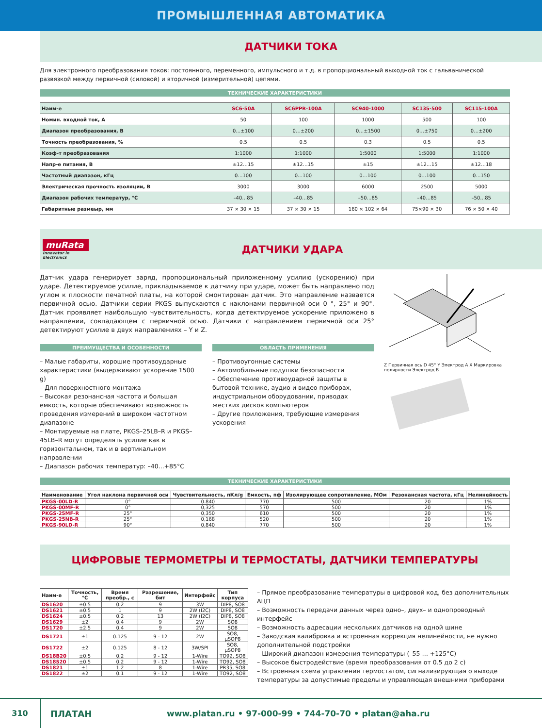ПРОМЫШЛЕННАЯ АВТОМАТИКА
ДАТЧИКИ ТОКА
Для электронного преобразования токов: постоянного, переменного, импульсного и т.д. в пропорциональный выходной ток с гальванической развязкой между первичной (силовой) и вторичной (измерительной) цепями.
ТЕХНИЧЕСКИЕ ХАРАКТЕРИСТИКИ
| Наим-е | SC6-50A | SC6PPR-100A | SC940-1000 | SC135-500 | SC115-100A |
| --- | --- | --- | --- | --- | --- |
| Номин. входной ток, А | 50 | 100 | 1000 | 500 | 100 |
| Диапазон преобразования, В | 0…±100 | 0…±200 | 0…±1500 | 0…±750 | 0…±200 |
| Точность преобразования, % | 0.5 | 0.5 | 0.3 | 0.5 | 0.5 |
| Коэф-т преобразования | 1:1000 | 1:1000 | 1:5000 | 1:5000 | 1:1000 |
| Напр-е питания, В | ±12…15 | ±12…15 | ±15 | ±12…15 | ±12…18 |
| Частотный диапазон, кГц | 0…100 | 0…100 | 0…100 | 0…100 | 0…150 |
| Электрическая прочность изоляции, В | 3000 | 3000 | 6000 | 2500 | 5000 |
| Диапазон рабочих температур, °С | –40…85 | –40…85 | –50…85 | –40…85 | –50…85 |
| Габаритные размеыр, мм | 37 × 30 × 15 | 37 × 30 × 15 | 160 × 102 × 64 | 75×90 × 30 | 76 × 50 × 40 |
muRata
Innovator in Electronics
ДАТЧИКИ УДАРА
Датчик удара генерирует заряд, пропорциональный приложенному усилию (ускорению) при ударе. Детектируемое усилие, прикладываемое к датчику при ударе, может быть направлено под углом к плоскости печатной платы, на которой смонтирован датчик. Это направление назвается первичной осью. Датчики серии PKGS выпускаются с наклонами первичной оси 0 °, 25° и 90°. Датчик проявляет наибольшую чувствительность, когда детектируемое ускорение приложено в направлении, совпадающем с первичной осью. Датчики с направлением первичной оси 25° детектируют усилие в двух направлениях – Y и Z.
ПРЕИМУЩЕСТВА И ОСОБЕННОСТИ
– Малые габариты, хорошие противоударные характеристики (выдерживают ускорение 1500 g)
– Для поверхностного монтажа
– Высокая резонансная частота и большая емкость, которые обеспечивают возможность проведения измерений в широком частотном диапазоне
– Монтируемые на плате, PKGS–25LB–R и PKGS–45LB–R могут определять усилие как в горизонтальном, так и в вертикальном направлении
– Диапазон рабочих температур: –40...+85°С
ОБЛАСТЬ ПРИМЕНЕНИЯ
– Противоугонные системы
– Автомобильные подушки безопасности
– Обеспечение противоударной защиты в бытовой технике, аудио и видео приборах, индустриальном оборудовании, приводах жестких дисков компьютеров
– Другие приложения, требующие измерения ускорения
Z Первичная ось D 45° Y Электрод A X Маркировка полярности Электрод B
ТЕХНИЧЕСКИЕ ХАРАКТЕРИСТИКИ
| Наименование | Угол наклона первичной оси | Чувствительность, пКл/g | Емкость, пф | Изолирующее сопротивление, МОм | Резонансная частота, кГц | Нелинейность |
| --- | --- | --- | --- | --- | --- | --- |
| PKGS-00LD-R | 0° | 0.840 | 770 | 500 | 20 | 1% |
| PKGS-00MF-R | 0° | 0,325 | 570 | 500 | 20 | 1% |
| PKGS-25MF-R | 25° | 0,350 | 610 | 500 | 20 | 1% |
| PKGS-25NB-R | 25° | 0,168 | 520 | 500 | 20 | 1% |
| PKGS-90LD-R | 90° | 0,840 | 770 | 500 | 20 | 1% |
ЦИФРОВЫЕ ТЕРМОМЕТРЫ И ТЕРМОСТАТЫ, ДАТЧИКИ ТЕМПЕРАТУРЫ
| Наим-е | Точность, °С | Время преобр., с | Разрешение, бит | Интерфейс | Тип корпуса |
| --- | --- | --- | --- | --- | --- |
| DS1620 | ±0.5 | 0.2 | 9 | 3W | DIP8, SO8 |
| DS1621 | ±0.5 | 1 | 9 | 2W (I2C) | DIP8, SO8 |
| DS1624 | ±0.5 | 0.2 | 13 | 2W (I2C) | DIP8, SO8 |
| DS1629 | ±2 | 0.4 | 9 | 2W | SO8 |
| DS1720 | ±2.5 | 0.4 | 9 | 2W | SO8 |
| DS1721 | ±1 | 0.125 | 9 - 12 | 2W | SO8, μSOP8 |
| DS1722 | ±2 | 0.125 | 8 - 12 | 3W/SPI | SO8, μSOP8 |
| DS18B20 | ±0.5 | 0.2 | 9 - 12 | 1-Wire | TO92, SO8 |
| DS18S20 | ±0.5 | 0.2 | 9 - 12 | 1-Wire | TO92, SO8 |
| DS1821 | ±1 | 1.2 | 8 | 1-Wire | PR35, SO8 |
| DS1822 | ±2 | 0.1 | 9 - 12 | 1-Wire | TO92, SO8 |
– Прямое преобразование температуры в цифровой код, без дополнительных АЦП
– Возможность передачи данных через одно–, двух– и однопроводный интерфейс
– Возможность адресации нескольких датчиков на одной шине
– Заводская калибровка и встроенная коррекция нелинейности, не нужно дополнительной подстройки
– Широкий диапазон измерения температуры (–55 … +125°С)
– Высокое быстродействие (время преобразования от 0.5 до 2 с)
– Встроенная схема управления термостатом, сигнализирующая о выходе температуры за допустимые пределы и управляющая внешними приборами
310 ПЛАТАН www.platan.ru • 97-000-99 • 744-70-70 • platan@aha.ru